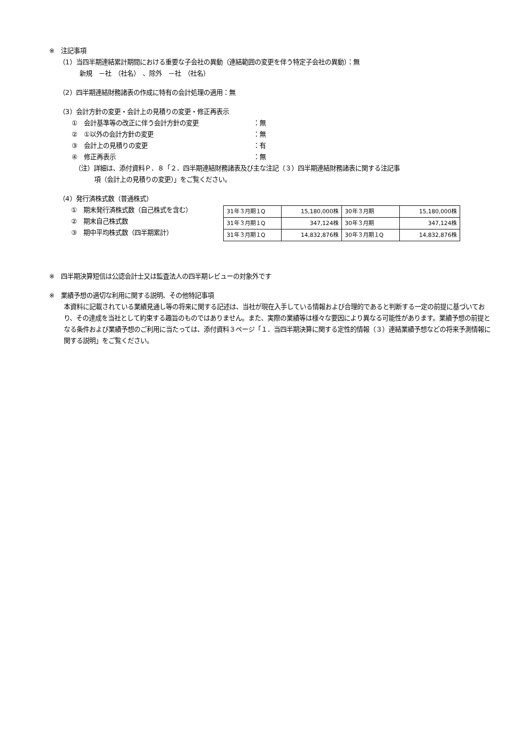※　注記事項
（1）当四半期連結累計期間における重要な子会社の異動（連結範囲の変更を伴う特定子会社の異動）：無
新規　－社　（社名）　、除外　－社　（社名）
（2）四半期連結財務諸表の作成に特有の会計処理の適用：無
（3）会計方針の変更・会計上の見積りの変更・修正再表示
①　会計基準等の改正に伴う会計方針の変更 ：無
②　①以外の会計方針の変更 ：無
③　会計上の見積りの変更 ：有
④　修正再表示 ：無
（注）詳細は、添付資料Ｐ．８「２．四半期連結財務諸表及び主な注記（３）四半期連結財務諸表に関する注記事
項（会計上の見積りの変更）」をご覧ください。
（4）発行済株式数（普通株式）
①　期末発行済株式数（自己株式を含む）
②　期末自己株式数
③　期中平均株式数（四半期累計）
| 31年３月期１Q | 15,180,000株 | 30年３月期 | 15,180,000株 |
| 31年３月期１Q | 347,124株 | 30年３月期 | 347,124株 |
| 31年３月期１Q | 14,832,876株 | 30年３月期１Q | 14,832,876株 |
※　四半期決算短信は公認会計士又は監査法人の四半期レビューの対象外です
※　業績予想の適切な利用に関する説明、その他特記事項
本資料に記載されている業績見通し等の将来に関する記述は、当社が現在入手している情報および合理的であると判断する一定の前提に基づいており、その達成を当社として約束する趣旨のものではありません。また、実際の業績等は様々な要因により異なる可能性があります。業績予想の前提となる条件および業績予想のご利用に当たっては、添付資料３ページ「１．当四半期決算に関する定性的情報（３）連結業績予想などの将来予測情報に関する説明」をご覧ください。